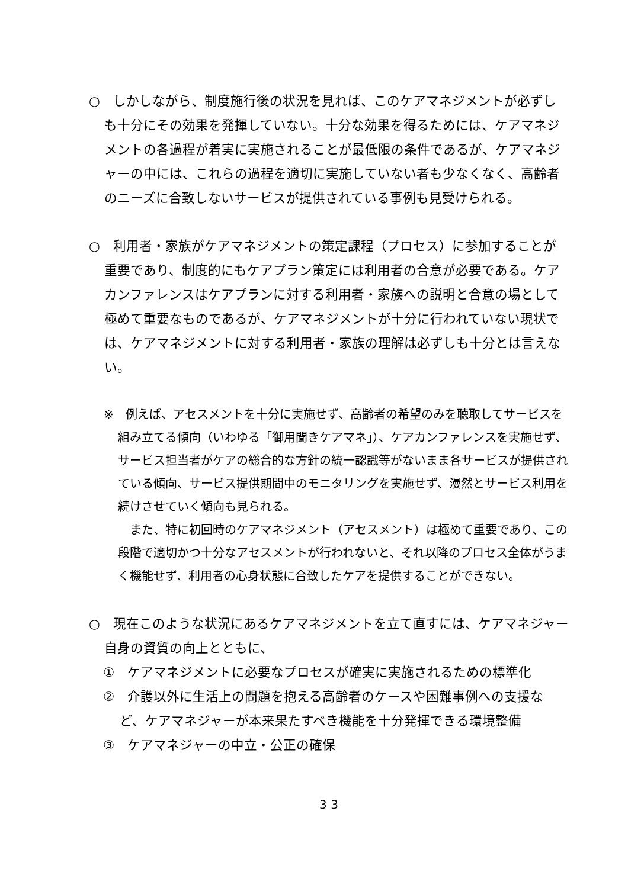○　しかしながら、制度施行後の状況を見れば、このケアマネジメントが必ずしも十分にその効果を発揮していない。十分な効果を得るためには、ケアマネジメントの各過程が着実に実施されることが最低限の条件であるが、ケアマネジャーの中には、これらの過程を適切に実施していない者も少なくなく、高齢者のニーズに合致しないサービスが提供されている事例も見受けられる。
○　利用者・家族がケアマネジメントの策定課程（プロセス）に参加することが重要であり、制度的にもケアプラン策定には利用者の合意が必要である。ケアカンファレンスはケアプランに対する利用者・家族への説明と合意の場として極めて重要なものであるが、ケアマネジメントが十分に行われていない現状では、ケアマネジメントに対する利用者・家族の理解は必ずしも十分とは言えない。
※　例えば、アセスメントを十分に実施せず、高齢者の希望のみを聴取してサービスを組み立てる傾向（いわゆる「御用聞きケアマネ」）、ケアカンファレンスを実施せず、サービス担当者がケアの総合的な方針の統一認識等がないまま各サービスが提供されている傾向、サービス提供期間中のモニタリングを実施せず、漫然とサービス利用を続けさせていく傾向も見られる。
また、特に初回時のケアマネジメント（アセスメント）は極めて重要であり、この段階で適切かつ十分なアセスメントが行われないと、それ以降のプロセス全体がうまく機能せず、利用者の心身状態に合致したケアを提供することができない。
○　現在このような状況にあるケアマネジメントを立て直すには、ケアマネジャー自身の資質の向上とともに、
①　ケアマネジメントに必要なプロセスが確実に実施されるための標準化
②　介護以外に生活上の問題を抱える高齢者のケースや困難事例への支援など、ケアマネジャーが本来果たすべき機能を十分発揮できる環境整備
③　ケアマネジャーの中立・公正の確保
3 3